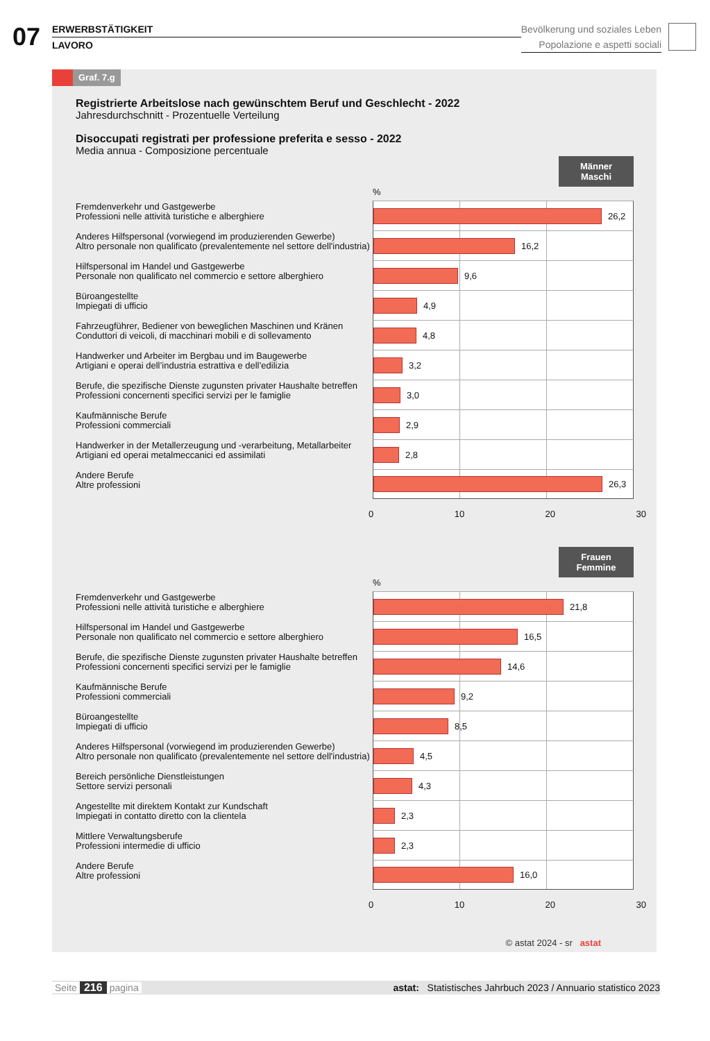07
ERWERBSTÄTIGKEIT
LAVORO
Bevölkerung und soziales Leben
Popolazione e aspetti sociali
Graf. 7.g
Registrierte Arbeitslose nach gewünschtem Beruf und Geschlecht - 2022
Jahresdurchschnitt - Prozentuelle Verteilung
Disoccupati registrati per professione preferita e sesso - 2022
Media annua - Composizione percentuale
Männer
Maschi
%
Fremdenverkehr und Gastgewerbe
Professioni nelle attività turistiche e alberghiere
26,2
Anderes Hilfspersonal (vorwiegend im produzierenden Gewerbe)
Altro personale non qualificato (prevalentemente nel settore dell'industria)
16,2
Hilfspersonal im Handel und Gastgewerbe
Personale non qualificato nel commercio e settore alberghiero
9,6
Büroangestellte
Impiegati di ufficio
4,9
Fahrzeugführer, Bediener von beweglichen Maschinen und Kränen
Conduttori di veicoli, di macchinari mobili e di sollevamento
4,8
Handwerker und Arbeiter im Bergbau und im Baugewerbe
Artigiani e operai dell’industria estrattiva e dell’edilizia
3,2
Berufe, die spezifische Dienste zugunsten privater Haushalte betreffen
Professioni concernenti specifici servizi per le famiglie
3,0
Kaufmännische Berufe
Professioni commerciali
2,9
Handwerker in der Metallerzeugung und -verarbeitung, Metallarbeiter
Artigiani ed operai metalmeccanici ed assimilati
2,8
Andere Berufe
Altre professioni
26,3
0 10 20 30
Frauen
Femmine
%
Fremdenverkehr und Gastgewerbe
Professioni nelle attività turistiche e alberghiere
21,8
Hilfspersonal im Handel und Gastgewerbe
Personale non qualificato nel commercio e settore alberghiero
16,5
Berufe, die spezifische Dienste zugunsten privater Haushalte betreffen
Professioni concernenti specifici servizi per le famiglie
14,6
Kaufmännische Berufe
Professioni commerciali
9,2
Büroangestellte
Impiegati di ufficio
8,5
Anderes Hilfspersonal (vorwiegend im produzierenden Gewerbe)
Altro personale non qualificato (prevalentemente nel settore dell'industria)
4,5
Bereich persönliche Dienstleistungen
Settore servizi personali
4,3
Angestellte mit direktem Kontakt zur Kundschaft
Impiegati in contatto diretto con la clientela
2,3
Mittlere Verwaltungsberufe
Professioni intermedie di ufficio
2,3
Andere Berufe
Altre professioni
16,0
0 10 20 30
© astat 2024 - sr astat
Seite 216 pagina astat: Statistisches Jahrbuch 2023 / Annuario statistico 2023